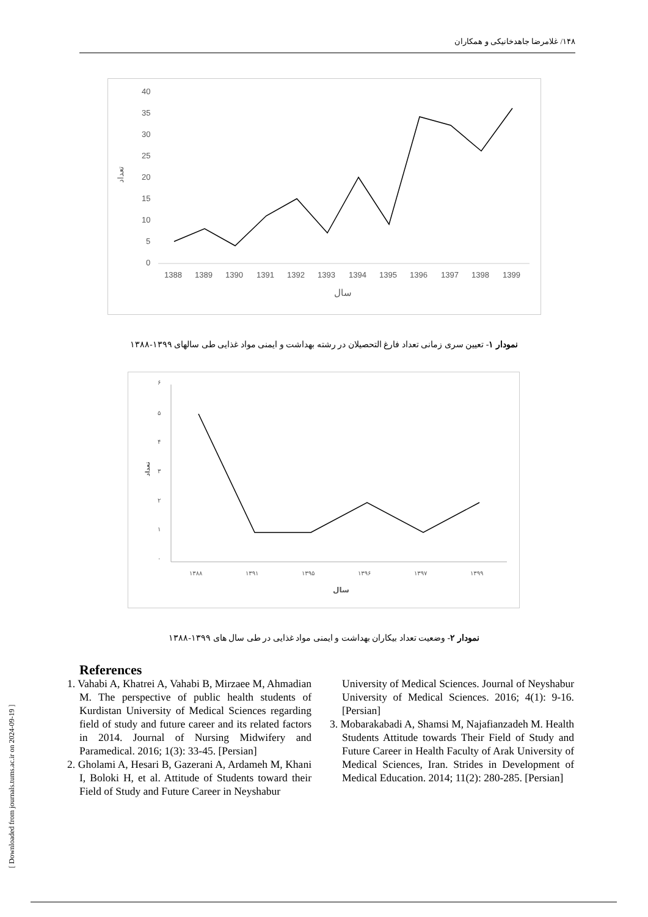۱۴۸/ غلامرضا جاهدخانیکی و همکاران
[ Downloaded from journals.tums.ac.ir on 2024-09-19 ]
40
35
30
25
20
15
10
5
0
تعداد
1388
1389
1390
1391
1392
1393
1394
1395
1396
1397
1398
1399
سال
نمودار ۱- تعیین سری زمانی تعداد فارغ التحصیلان در رشته بهداشت و ایمنی مواد غذایی طی سالهای ۱۳۹۹-۱۳۸۸
۶
۵
۴
۳
۲
۱
۰
تعداد
۱۳۸۸
۱۳۹۱
۱۳۹۵
۱۳۹۶
۱۳۹۷
۱۳۹۹
سال
نمودار ۲- وضعیت تعداد بیکاران بهداشت و ایمنی مواد غذایی در طی سال های ۱۳۹۹-۱۳۸۸
References
1. Vahabi A, Khatrei A, Vahabi B, Mirzaee M, Ahmadian M. The perspective of public health students of Kurdistan University of Medical Sciences regarding field of study and future career and its related factors in 2014. Journal of Nursing Midwifery and Paramedical. 2016; 1(3): 33-45. [Persian]
2. Gholami A, Hesari B, Gazerani A, Ardameh M, Khani I, Boloki H, et al. Attitude of Students toward their Field of Study and Future Career in Neyshabur
University of Medical Sciences. Journal of Neyshabur University of Medical Sciences. 2016; 4(1): 9-16. [Persian]
3. Mobarakabadi A, Shamsi M, Najafianzadeh M. Health Students Attitude towards Their Field of Study and Future Career in Health Faculty of Arak University of Medical Sciences, Iran. Strides in Development of Medical Education. 2014; 11(2): 280-285. [Persian]